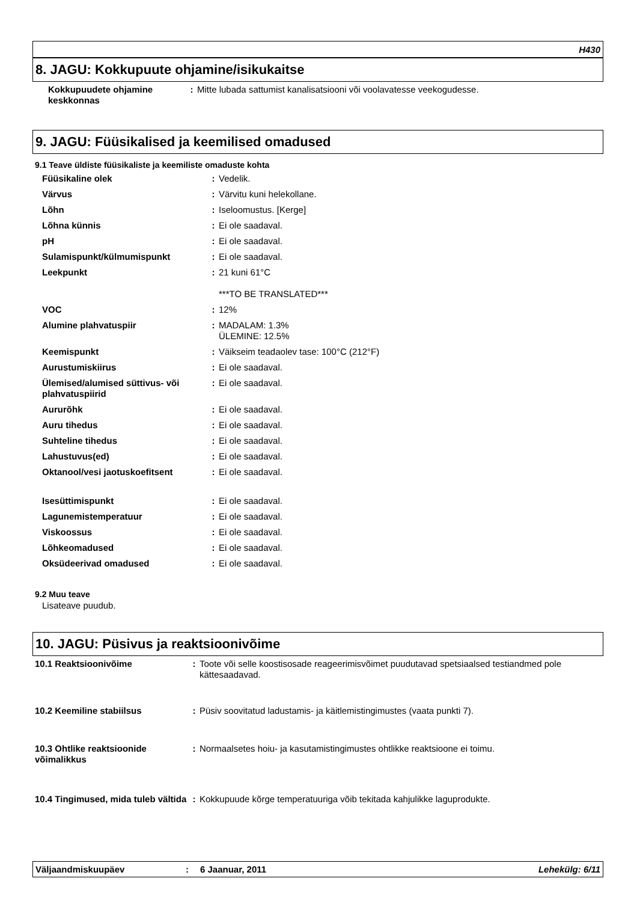H430
8. JAGU: Kokkupuute ohjamine/isikukaitse
| Kokkupuudete ohjamine keskkonnas | : | Mitte lubada sattumist kanalisatsiooni või voolavatesse veekogudesse. |
9. JAGU: Füüsikalised ja keemilised omadused
9.1 Teave üldiste füüsikaliste ja keemiliste omaduste kohta
| Füüsikaline olek | : | Vedelik. |
| Värvus | : | Värvitu kuni helekollane. |
| Lõhn | : | Iseloomustus. [Kerge] |
| Lõhna künnis | : | Ei ole saadaval. |
| pH | : | Ei ole saadaval. |
| Sulamispunkt/külmumispunkt | : | Ei ole saadaval. |
| Leekpunkt | : | 21 kuni 61°C ***TO BE TRANSLATED*** |
| VOC | : | 12% |
| Alumine plahvatuspiir | : | MADALAM: 1.3% ÜLEMINE: 12.5% |
| Keemispunkt | : | Väikseim teadaolev tase: 100°C (212°F) |
| Aurustumiskiirus | : | Ei ole saadaval. |
| Ülemised/alumised süttivus- või plahvatuspiirid | : | Ei ole saadaval. |
| Aururõhk | : | Ei ole saadaval. |
| Auru tihedus | : | Ei ole saadaval. |
| Suhteline tihedus | : | Ei ole saadaval. |
| Lahustuvus(ed) | : | Ei ole saadaval. |
| Oktanool/vesi jaotuskoefitsent | : | Ei ole saadaval. |
| Isesüttimispunkt | : | Ei ole saadaval. |
| Lagunemistemperatuur | : | Ei ole saadaval. |
| Viskoossus | : | Ei ole saadaval. |
| Lõhkeomadused | : | Ei ole saadaval. |
| Oksüdeerivad omadused | : | Ei ole saadaval. |
9.2 Muu teave
Lisateave puudub.
10. JAGU: Püsivus ja reaktsioonivõime
| 10.1 Reaktsioonivõime | : | Toote või selle koostisosade reageerimisvõimet puudutavad spetsiaalsed testiandmed pole kättesaadavad. |
| 10.2 Keemiline stabiilsus | : | Püsiv soovitatud ladustamis- ja käitlemistingimustes (vaata punkti 7). |
| 10.3 Ohtlike reaktsioonide võimalikkus | : | Normaalsetes hoiu- ja kasutamistingimustes ohtlikke reaktsioone ei toimu. |
| 10.4 Tingimused, mida tuleb vältida | : | Kokkupuude kõrge temperatuuriga võib tekitada kahjulikke laguprodukte. |
Väljaandmiskuupäev: 6 Jaanuar, 2011 Lehekülg: 6/11